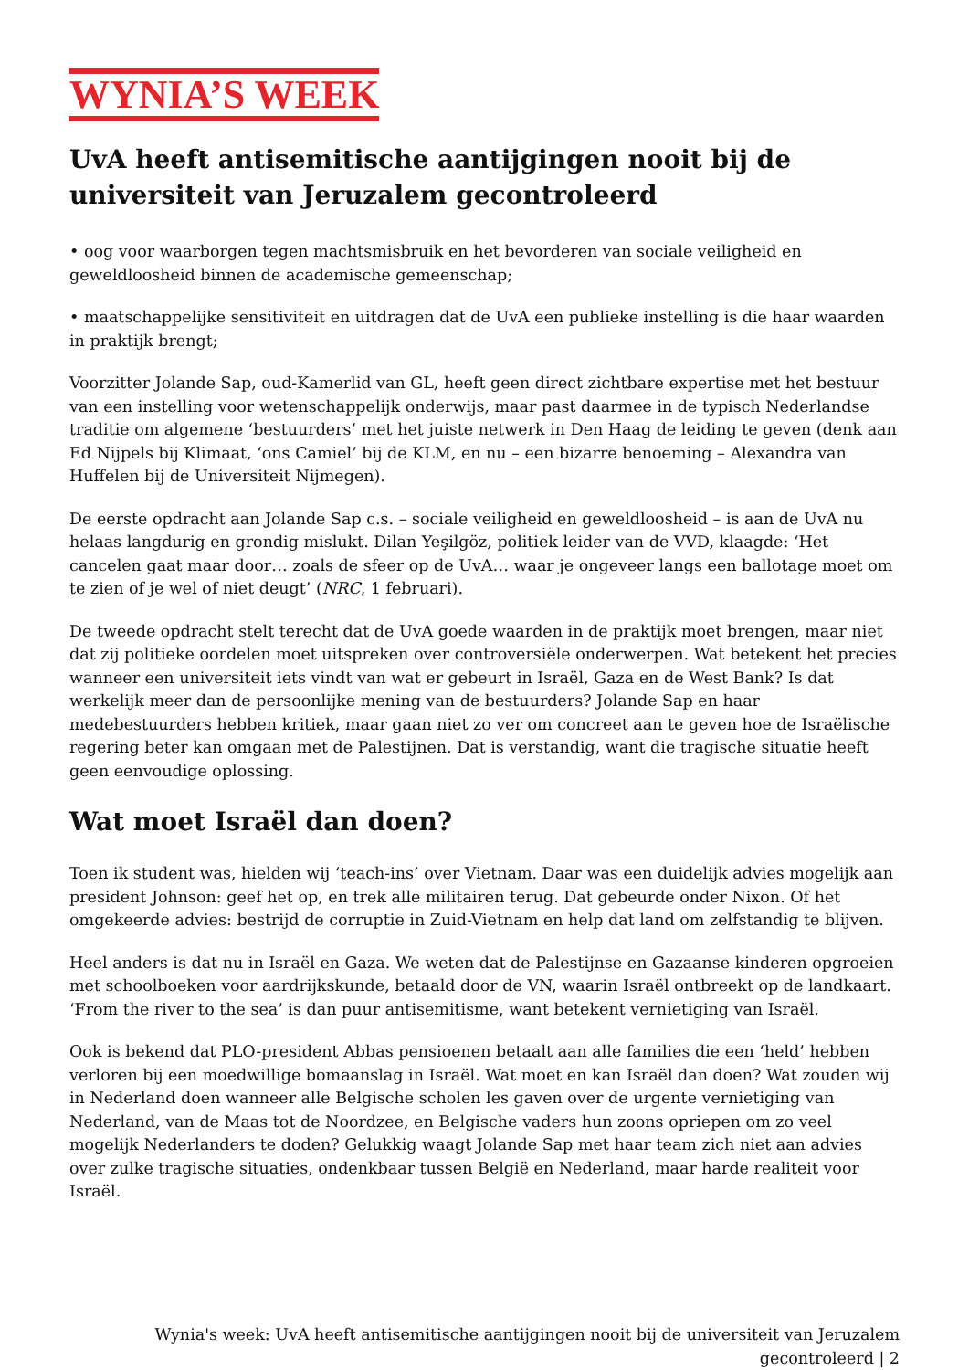WYNIA’S WEEK
UvA heeft antisemitische aantijgingen nooit bij de universiteit van Jeruzalem gecontroleerd
• oog voor waarborgen tegen machtsmisbruik en het bevorderen van sociale veiligheid en geweldloosheid binnen de academische gemeenschap;
• maatschappelijke sensitiviteit en uitdragen dat de UvA een publieke instelling is die haar waarden in praktijk brengt;
Voorzitter Jolande Sap, oud-Kamerlid van GL, heeft geen direct zichtbare expertise met het bestuur van een instelling voor wetenschappelijk onderwijs, maar past daarmee in de typisch Nederlandse traditie om algemene ‘bestuurders’ met het juiste netwerk in Den Haag de leiding te geven (denk aan Ed Nijpels bij Klimaat, ‘ons Camiel’ bij de KLM, en nu – een bizarre benoeming – Alexandra van Huffelen bij de Universiteit Nijmegen).
De eerste opdracht aan Jolande Sap c.s. – sociale veiligheid en geweldloosheid – is aan de UvA nu helaas langdurig en grondig mislukt. Dilan Yeşilgöz, politiek leider van de VVD, klaagde: ‘Het cancelen gaat maar door… zoals de sfeer op de UvA… waar je ongeveer langs een ballotage moet om te zien of je wel of niet deugt’ (NRC, 1 februari).
De tweede opdracht stelt terecht dat de UvA goede waarden in de praktijk moet brengen, maar niet dat zij politieke oordelen moet uitspreken over controversiële onderwerpen. Wat betekent het precies wanneer een universiteit iets vindt van wat er gebeurt in Israël, Gaza en de West Bank? Is dat werkelijk meer dan de persoonlijke mening van de bestuurders? Jolande Sap en haar medebestuurders hebben kritiek, maar gaan niet zo ver om concreet aan te geven hoe de Israëlische regering beter kan omgaan met de Palestijnen. Dat is verstandig, want die tragische situatie heeft geen eenvoudige oplossing.
Wat moet Israël dan doen?
Toen ik student was, hielden wij ‘teach-ins’ over Vietnam. Daar was een duidelijk advies mogelijk aan president Johnson: geef het op, en trek alle militairen terug. Dat gebeurde onder Nixon. Of het omgekeerde advies: bestrijd de corruptie in Zuid-Vietnam en help dat land om zelfstandig te blijven.
Heel anders is dat nu in Israël en Gaza. We weten dat de Palestijnse en Gazaanse kinderen opgroeien met schoolboeken voor aardrijkskunde, betaald door de VN, waarin Israël ontbreekt op de landkaart. ‘From the river to the sea’ is dan puur antisemitisme, want betekent vernietiging van Israël.
Ook is bekend dat PLO-president Abbas pensioenen betaalt aan alle families die een ‘held’ hebben verloren bij een moedwillige bomaanslag in Israël. Wat moet en kan Israël dan doen? Wat zouden wij in Nederland doen wanneer alle Belgische scholen les gaven over de urgente vernietiging van Nederland, van de Maas tot de Noordzee, en Belgische vaders hun zoons opriepen om zo veel mogelijk Nederlanders te doden? Gelukkig waagt Jolande Sap met haar team zich niet aan advies over zulke tragische situaties, ondenkbaar tussen België en Nederland, maar harde realiteit voor Israël.
Wynia's week: UvA heeft antisemitische aantijgingen nooit bij de universiteit van Jeruzalem gecontroleerd | 2